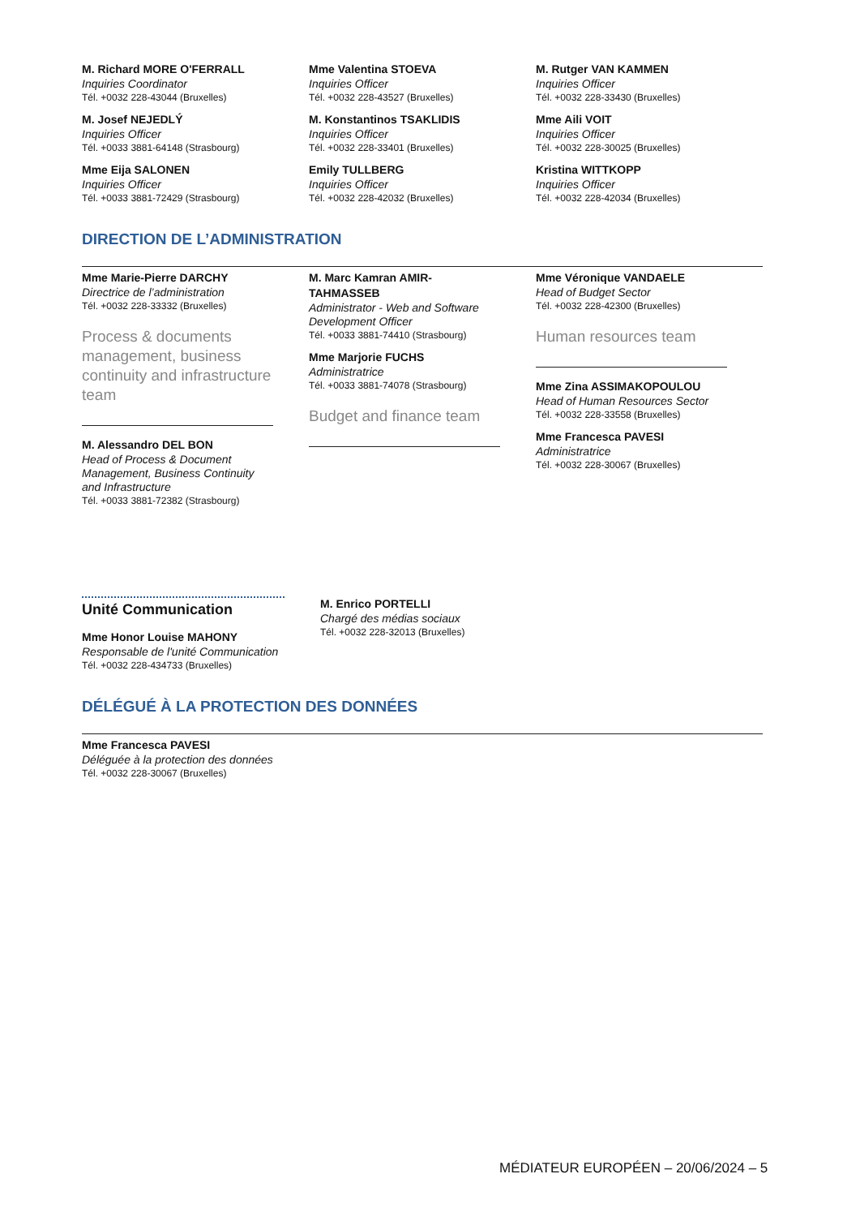M. Richard MORE O'FERRALL
Inquiries Coordinator
Tél. +0032 228-43044 (Bruxelles)
M. Josef NEJEDLÝ
Inquiries Officer
Tél. +0033 3881-64148 (Strasbourg)
Mme Eija SALONEN
Inquiries Officer
Tél. +0033 3881-72429 (Strasbourg)
Mme Valentina STOEVA
Inquiries Officer
Tél. +0032 228-43527 (Bruxelles)
M. Konstantinos TSAKLIDIS
Inquiries Officer
Tél. +0032 228-33401 (Bruxelles)
Emily TULLBERG
Inquiries Officer
Tél. +0032 228-42032 (Bruxelles)
M. Rutger VAN KAMMEN
Inquiries Officer
Tél. +0032 228-33430 (Bruxelles)
Mme Aili VOIT
Inquiries Officer
Tél. +0032 228-30025 (Bruxelles)
Kristina WITTKOPP
Inquiries Officer
Tél. +0032 228-42034 (Bruxelles)
DIRECTION DE L’ADMINISTRATION
Mme Marie-Pierre DARCHY
Directrice de l’administration
Tél. +0032 228-33332 (Bruxelles)
Process & documents management, business continuity and infrastructure team
M. Alessandro DEL BON
Head of Process & Document Management, Business Continuity and Infrastructure
Tél. +0033 3881-72382 (Strasbourg)
M. Marc Kamran AMIR-TAHMASSEB
Administrator - Web and Software Development Officer
Tél. +0033 3881-74410 (Strasbourg)
Mme Marjorie FUCHS
Administratrice
Tél. +0033 3881-74078 (Strasbourg)
Budget and finance team
Mme Véronique VANDAELE
Head of Budget Sector
Tél. +0032 228-42300 (Bruxelles)
Human resources team
Mme Zina ASSIMAKOPOULOU
Head of Human Resources Sector
Tél. +0032 228-33558 (Bruxelles)
Mme Francesca PAVESI
Administratrice
Tél. +0032 228-30067 (Bruxelles)
Unité Communication
Mme Honor Louise MAHONY
Responsable de l'unité Communication
Tél. +0032 228-434733 (Bruxelles)
M. Enrico PORTELLI
Chargé des médias sociaux
Tél. +0032 228-32013 (Bruxelles)
DÉLÉGUÉ À LA PROTECTION DES DONNÉES
Mme Francesca PAVESI
Déléguée à la protection des données
Tél. +0032 228-30067 (Bruxelles)
MÉDIATEUR EUROPÉEN – 20/06/2024 – 5